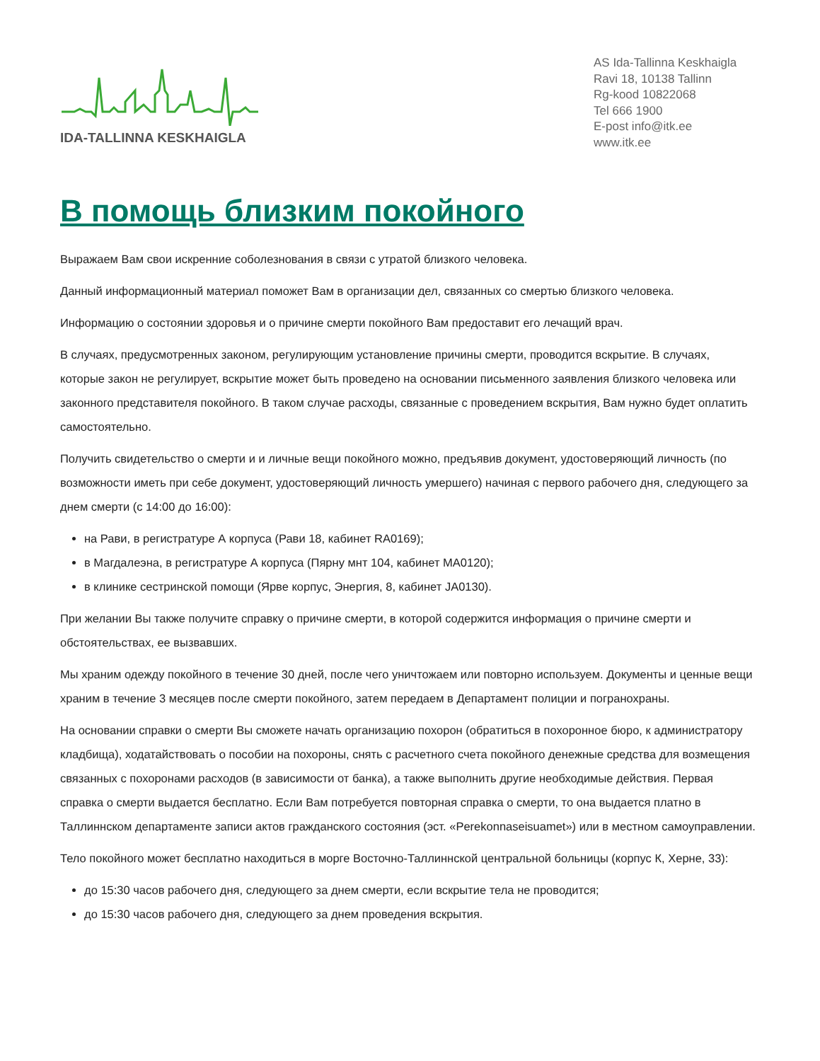IDA-TALLINNA KESKHAIGLA
AS Ida-Tallinna Keskhaigla
Ravi 18, 10138 Tallinn
Rg-kood 10822068
Tel 666 1900
E-post info@itk.ee
www.itk.ee
В помощь близким покойного
Выражаем Вам свои искренние соболезнования в связи с утратой близкого человека.
Данный информационный материал поможет Вам в организации дел, связанных со смертью близкого человека.
Информацию о состоянии здоровья и о причине смерти покойного Вам предоставит его лечащий врач.
В случаях, предусмотренных законом, регулирующим установление причины смерти, проводится вскрытие. В случаях, которые закон не регулирует, вскрытие может быть проведено на основании письменного заявления близкого человека или законного представителя покойного. В таком случае расходы, связанные с проведением вскрытия, Вам нужно будет оплатить самостоятельно.
Получить свидетельство о смерти и и личные вещи покойного можно, предъявив документ, удостоверяющий личность (по возможности иметь при себе документ, удостоверяющий личность умершего) начиная с первого рабочего дня, следующего за днем смерти (с 14:00 до 16:00):
на Рави, в регистратуре А корпуса (Рави 18, кабинет RA0169);
в Магдалеэна, в регистратуре А корпуса (Пярну мнт 104, кабинет MA0120);
в клинике сестринской помощи (Ярве корпус, Энергия, 8, кабинет JA0130).
При желании Вы также получите справку о причине смерти, в которой содержится информация о причине смерти и обстоятельствах, ее вызвавших.
Мы храним одежду покойного в течение 30 дней, после чего уничтожаем или повторно используем. Документы и ценные вещи храним в течение 3 месяцев после смерти покойного, затем передаем в Департамент полиции и погранохраны.
На основании справки о смерти Вы сможете начать организацию похорон (обратиться в похоронное бюро, к администратору кладбища), ходатайствовать о пособии на похороны, снять с расчетного счета покойного денежные средства для возмещения связанных с похоронами расходов (в зависимости от банка), а также выполнить другие необходимые действия. Первая справка о смерти выдается бесплатно. Если Вам потребуется повторная справка о смерти, то она выдается платно в Таллиннском департаменте записи актов гражданского состояния (эст. «Perekonnaseisuamet») или в местном самоуправлении.
Тело покойного может бесплатно находиться в морге Восточно-Таллиннской центральной больницы (корпус К, Херне, 33):
до 15:30 часов рабочего дня, следующего за днем смерти, если вскрытие тела не проводится;
до 15:30 часов рабочего дня, следующего за днем проведения вскрытия.